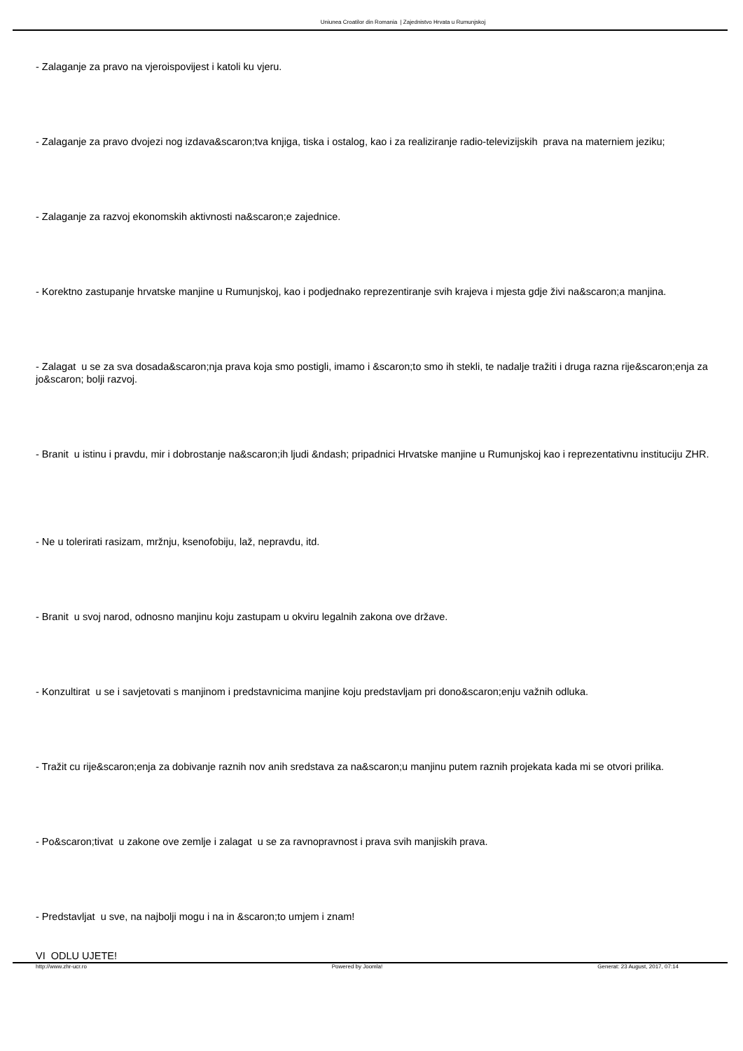Uniunea Croatilor din Romania | Zajednistvo Hrvata u Rumunjskoj
- Zalaganje za pravo na vjeroispovijest i katoli ku vjeru.
- Zalaganje za pravo dvojezi nog izdava&scaron;tva knjiga, tiska i ostalog, kao i za realiziranje radio-televizijskih prava na materniem jeziku;
- Zalaganje za razvoj ekonomskih aktivnosti na&scaron;e zajednice.
- Korektno zastupanje hrvatske manjine u Rumunjskoj, kao i podjednako reprezentiranje svih krajeva i mjesta gdje živi na&scaron;a manjina.
- Zalagat u se za sva dosada&scaron;nja prava koja smo postigli, imamo i &scaron;to smo ih stekli, te nadalje tražiti i druga razna rije&scaron;enja za jo&scaron; bolji razvoj.
- Branit u istinu i pravdu, mir i dobrostanje na&scaron;ih ljudi &ndash; pripadnici Hrvatske manjine u Rumunjskoj kao i reprezentativnu instituciju ZHR.
- Ne u tolerirati rasizam, mržnju, ksenofobiju, laž, nepravdu, itd.
- Branit u svoj narod, odnosno manjinu koju zastupam u okviru legalnih zakona ove države.
- Konzultirat u se i savjetovati s manjinom i predstavnicima manjine koju predstavljam pri dono&scaron;enju važnih odluka.
- Tražit cu rije&scaron;enja za dobivanje raznih nov anih sredstava za na&scaron;u manjinu putem raznih projekata kada mi se otvori prilika.
- Po&scaron;tivat u zakone ove zemlje i zalagat u se za ravnopravnost i prava svih manjiskih prava.
- Predstavljat u sve, na najbolji mogu i na in &scaron;to umjem i znam!
VI ODLU UJETE!
http://www.zhr-ucr.ro Powered by Joomla! Generat: 23 August, 2017, 07:14